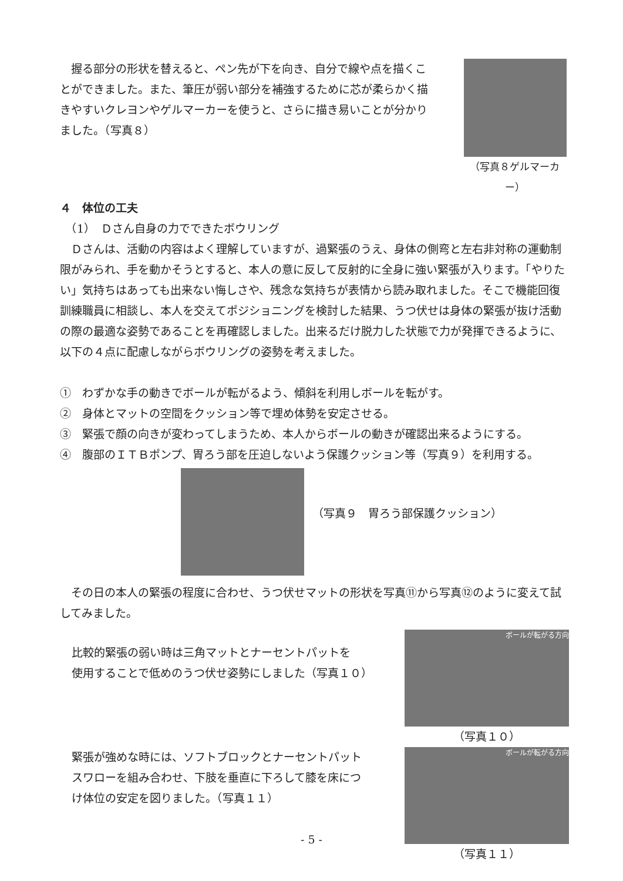握る部分の形状を替えると、ペン先が下を向き、自分で線や点を描くことができました。また、筆圧が弱い部分を補強するために芯が柔らかく描きやすいクレヨンやゲルマーカーを使うと、さらに描き易いことが分かりました。（写真８）
（写真８ゲルマーカー）
４　体位の工夫
　（1）　Ｄさん自身の力でできたボウリング
Ｄさんは、活動の内容はよく理解していますが、過緊張のうえ、身体の側弯と左右非対称の運動制限がみられ、手を動かそうとすると、本人の意に反して反射的に全身に強い緊張が入ります。「やりたい」気持ちはあっても出来ない悔しさや、残念な気持ちが表情から読み取れました。そこで機能回復訓練職員に相談し、本人を交えてポジショニングを検討した結果、うつ伏せは身体の緊張が抜け活動の際の最適な姿勢であることを再確認しました。出来るだけ脱力した状態で力が発揮できるように、以下の４点に配慮しながらボウリングの姿勢を考えました。
①　わずかな手の動きでボールが転がるよう、傾斜を利用しボールを転がす。
②　身体とマットの空間をクッション等で埋め体勢を安定させる。
③　緊張で顔の向きが変わってしまうため、本人からボールの動きが確認出来るようにする。
④　腹部のＩＴＢポンプ、胃ろう部を圧迫しないよう保護クッション等（写真９）を利用する。
（写真９　胃ろう部保護クッション）
その日の本人の緊張の程度に合わせ、うつ伏せマットの形状を写真⑪から写真⑫のように変えて試してみました。
比較的緊張の弱い時は三角マットとナーセントパットを
使用することで低めのうつ伏せ姿勢にしました（写真１０）
ボールが転がる方向
（写真１０）
緊張が強めな時には、ソフトブロックとナーセントパット
スワローを組み合わせ、下肢を垂直に下ろして膝を床につ
け体位の安定を図りました。（写真１１）
ボールが転がる方向
（写真１１）
- 5 -